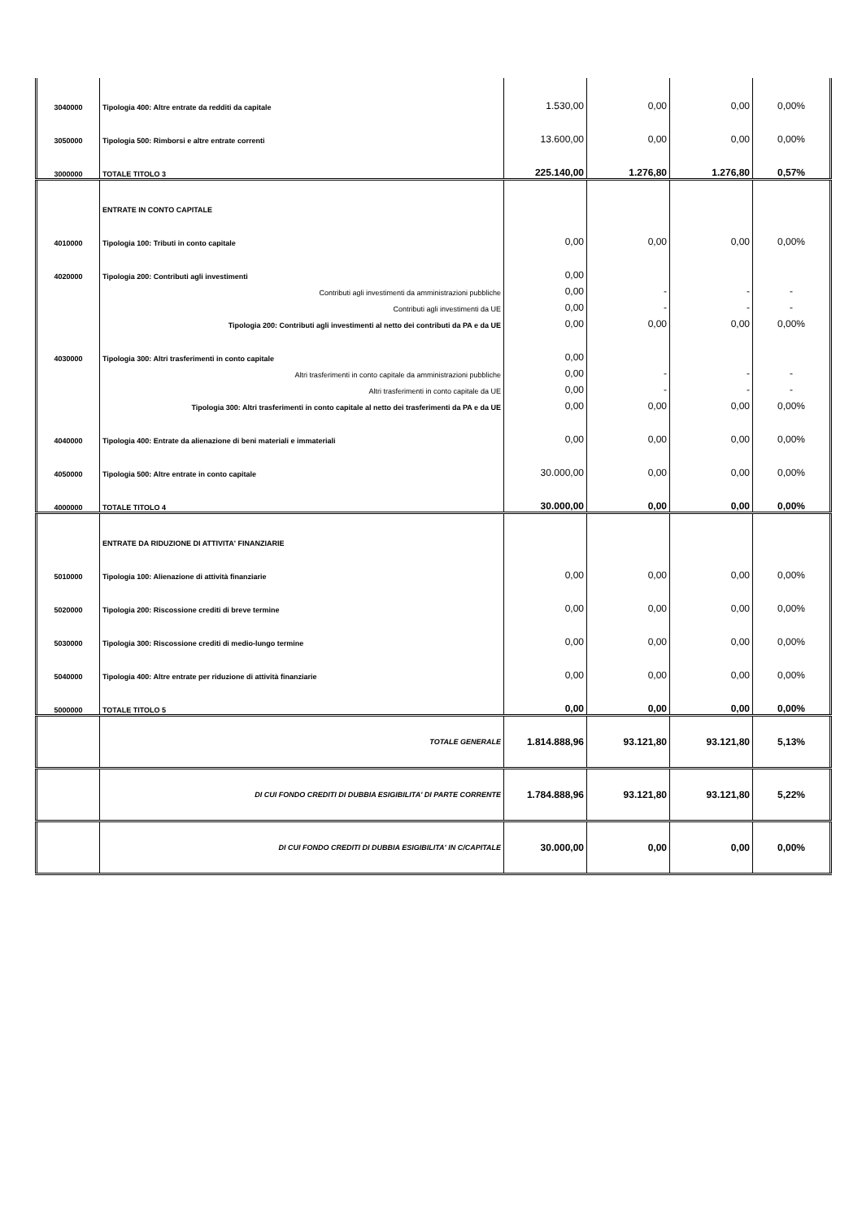| 3040000 | Tipologia 400: Altre entrate da redditi da capitale | 1.530,00 | 0,00 | 0,00 | 0,00% |
| 3050000 | Tipologia 500: Rimborsi e altre entrate correnti | 13.600,00 | 0,00 | 0,00 | 0,00% |
| 3000000 | TOTALE TITOLO 3 | 225.140,00 | 1.276,80 | 1.276,80 | 0,57% |
| | ENTRATE IN CONTO CAPITALE | | | | |
| 4010000 | Tipologia 100: Tributi in conto capitale | 0,00 | 0,00 | 0,00 | 0,00% |
| 4020000 | Tipologia 200: Contributi agli investimenti | 0,00 | | | |
| | Contributi agli investimenti da amministrazioni pubbliche | 0,00 | - | - | - |
| | Contributi agli investimenti da UE | 0,00 | - | - | - |
| | Tipologia 200: Contributi agli investimenti al netto dei contributi da PA e da UE | 0,00 | 0,00 | 0,00 | 0,00% |
| 4030000 | Tipologia 300: Altri trasferimenti in conto capitale | 0,00 | | | |
| | Altri trasferimenti in conto capitale da amministrazioni pubbliche | 0,00 | - | - | - |
| | Altri trasferimenti in conto capitale da UE | 0,00 | - | - | - |
| | Tipologia 300: Altri trasferimenti in conto capitale al netto dei trasferimenti da PA e da UE | 0,00 | 0,00 | 0,00 | 0,00% |
| 4040000 | Tipologia 400: Entrate da alienazione di beni materiali e immateriali | 0,00 | 0,00 | 0,00 | 0,00% |
| 4050000 | Tipologia 500: Altre entrate in conto capitale | 30.000,00 | 0,00 | 0,00 | 0,00% |
| 4000000 | TOTALE TITOLO 4 | 30.000,00 | 0,00 | 0,00 | 0,00% |
| | ENTRATE DA RIDUZIONE DI ATTIVITA' FINANZIARIE | | | | |
| 5010000 | Tipologia 100: Alienazione di attività finanziarie | 0,00 | 0,00 | 0,00 | 0,00% |
| 5020000 | Tipologia 200: Riscossione crediti di breve termine | 0,00 | 0,00 | 0,00 | 0,00% |
| 5030000 | Tipologia 300: Riscossione crediti di medio-lungo termine | 0,00 | 0,00 | 0,00 | 0,00% |
| 5040000 | Tipologia 400: Altre entrate per riduzione di attività finanziarie | 0,00 | 0,00 | 0,00 | 0,00% |
| 5000000 | TOTALE TITOLO 5 | 0,00 | 0,00 | 0,00 | 0,00% |
| | TOTALE GENERALE | 1.814.888,96 | 93.121,80 | 93.121,80 | 5,13% |
| | DI CUI FONDO CREDITI DI DUBBIA ESIGIBILITA' DI PARTE CORRENTE | 1.784.888,96 | 93.121,80 | 93.121,80 | 5,22% |
| | DI CUI FONDO CREDITI DI DUBBIA ESIGIBILITA' IN C/CAPITALE | 30.000,00 | 0,00 | 0,00 | 0,00% |